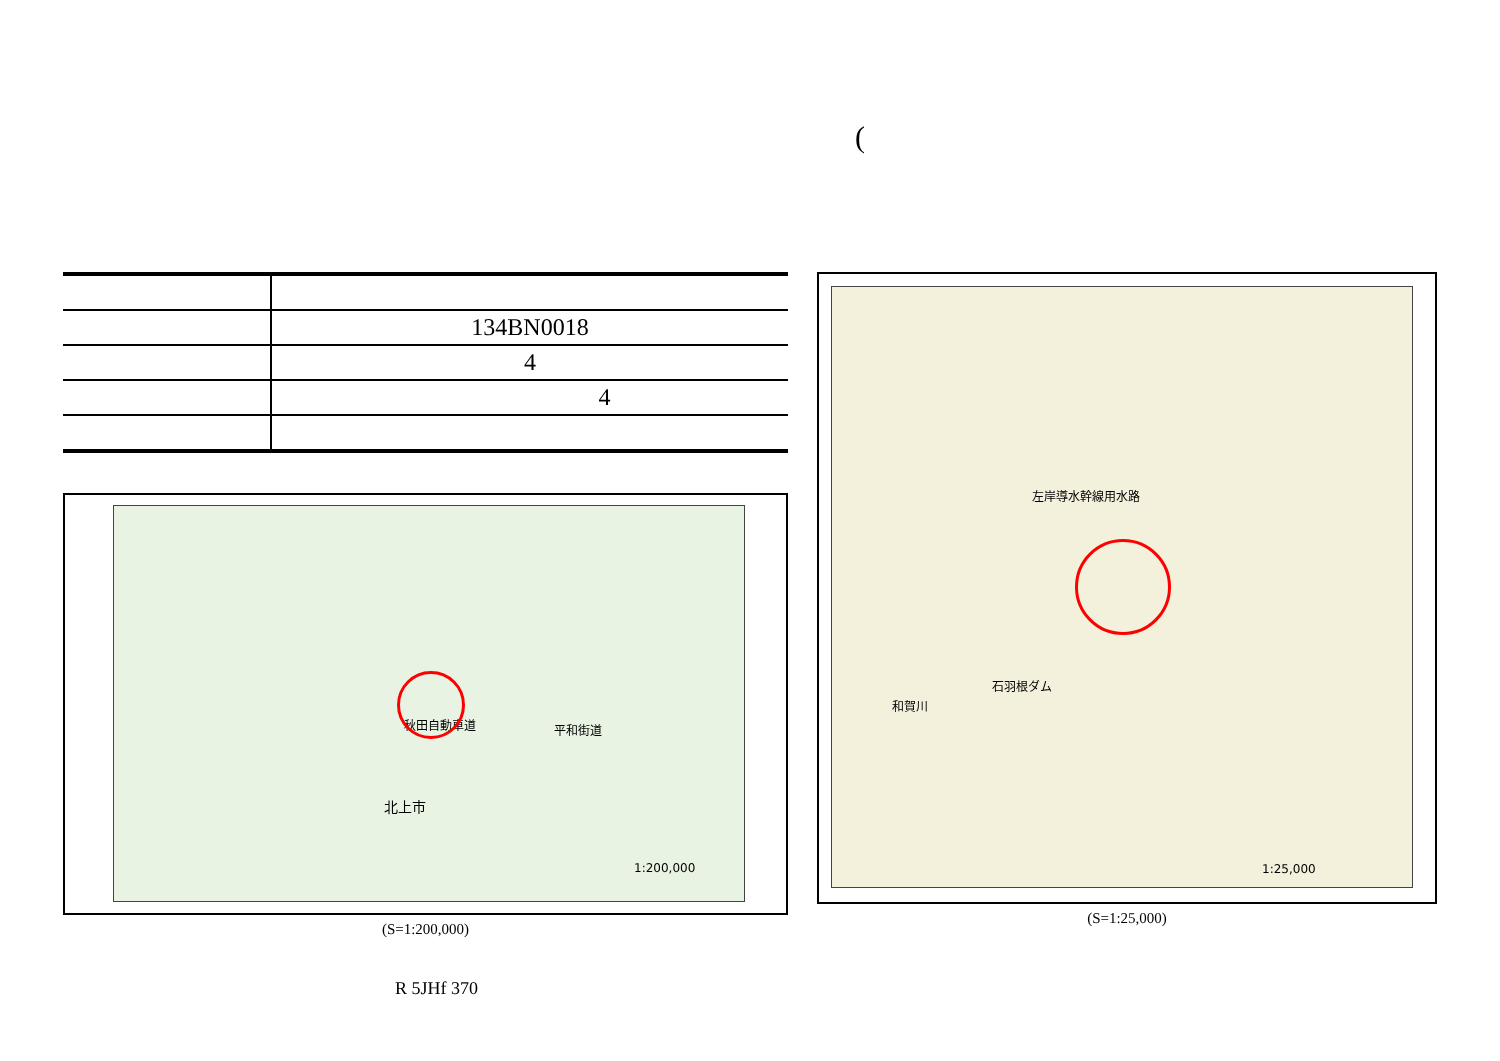(
| | 134BN0018 |
| | 4 |
| | 4 |
北上市
秋田自動車道 平和街道
1:200,000
(S=1:200,000)
石羽根ダム
和賀川
左岸導水幹線用水路
1:25,000
(S=1:25,000)
R 5JHf 370